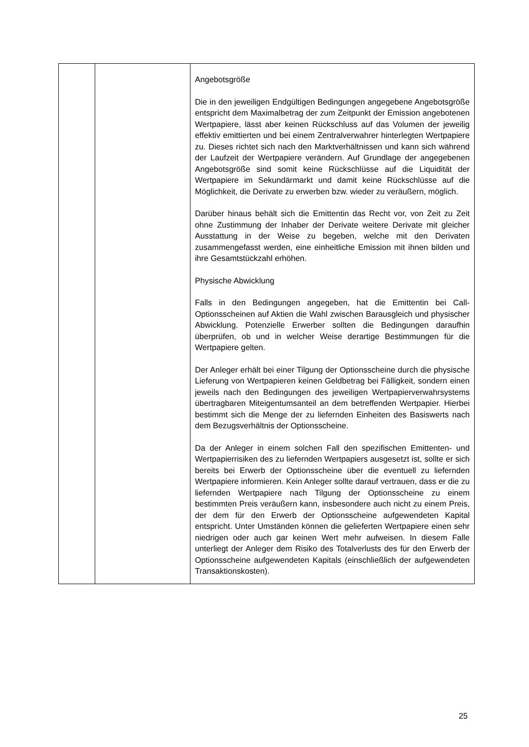| | | Angebotsgröße Die in den jeweiligen Endgültigen Bedingungen angegebene Angebotsgröße entspricht dem Maximalbetrag der zum Zeitpunkt der Emission angebotenen Wertpapiere, lässt aber keinen Rückschluss auf das Volumen der jeweilig effektiv emittierten und bei einem Zentralverwahrer hinterlegten Wertpapiere zu. Dieses richtet sich nach den Markt­verhältnissen und kann sich während der Laufzeit der Wert­papiere verändern. Auf Grundlage der angegebenen Angebotsgröße sind somit keine Rückschlüsse auf die Liquidität der Wertpapiere im Sekundärmarkt und damit keine Rückschlüsse auf die Möglichkeit, die Derivate zu erwerben bzw. wieder zu veräußern, möglich. Darüber hinaus behält sich die Emittentin das Recht vor, von Zeit zu Zeit ohne Zustimmung der Inhaber der Derivate weitere Derivate mit gleicher Ausstattung in der Weise zu begeben, welche mit den Derivaten zusammengefasst werden, eine einheitliche Emission mit ihnen bilden und ihre Gesamtstückzahl erhöhen. Physische Abwicklung Falls in den Bedingungen angegeben, hat die Emittentin bei Call-Optionsscheinen auf Aktien die Wahl zwischen Barausgleich und physischer Abwicklung. Potenzielle Erwerber sollten die Bedingungen daraufhin überprüfen, ob und in welcher Weise derartige Bestimmungen für die Wertpapiere gelten. Der Anleger erhält bei einer Tilgung der Optionsscheine durch die physische Lieferung von Wertpapieren keinen Geldbetrag bei Fälligkeit, sondern einen jeweils nach den Bedingungen des jeweiligen Wertpapierverwahrsystems übertragbaren Mit­eigentumsanteil an dem betreffenden Wertpapier. Hierbei bestimmt sich die Menge der zu liefernden Einheiten des Basiswerts nach dem Bezugsverhältnis der Optionsscheine. Da der Anleger in einem solchen Fall den spezifischen Emittenten- und Wertpapierrisiken des zu liefernden Wertpapiers ausgesetzt ist, sollte er sich bereits bei Erwerb der Optionsscheine über die eventuell zu liefernden Wertpapiere informieren. Kein Anleger sollte darauf vertrauen, dass er die zu liefernden Wertpapiere nach Tilgung der Optionsscheine zu einem bestimmten Preis veräußern kann, insbesondere auch nicht zu einem Preis, der dem für den Erwerb der Optionsscheine aufgewendeten Kapital entspricht. Unter Umständen können die gelieferten Wertpapiere einen sehr niedrigen oder auch gar keinen Wert mehr aufweisen. In diesem Falle unterliegt der Anleger dem Risiko des Totalverlusts des für den Erwerb der Optionsscheine aufgewendeten Kapitals (einschließlich der aufgewendeten Transaktionskosten). |
25